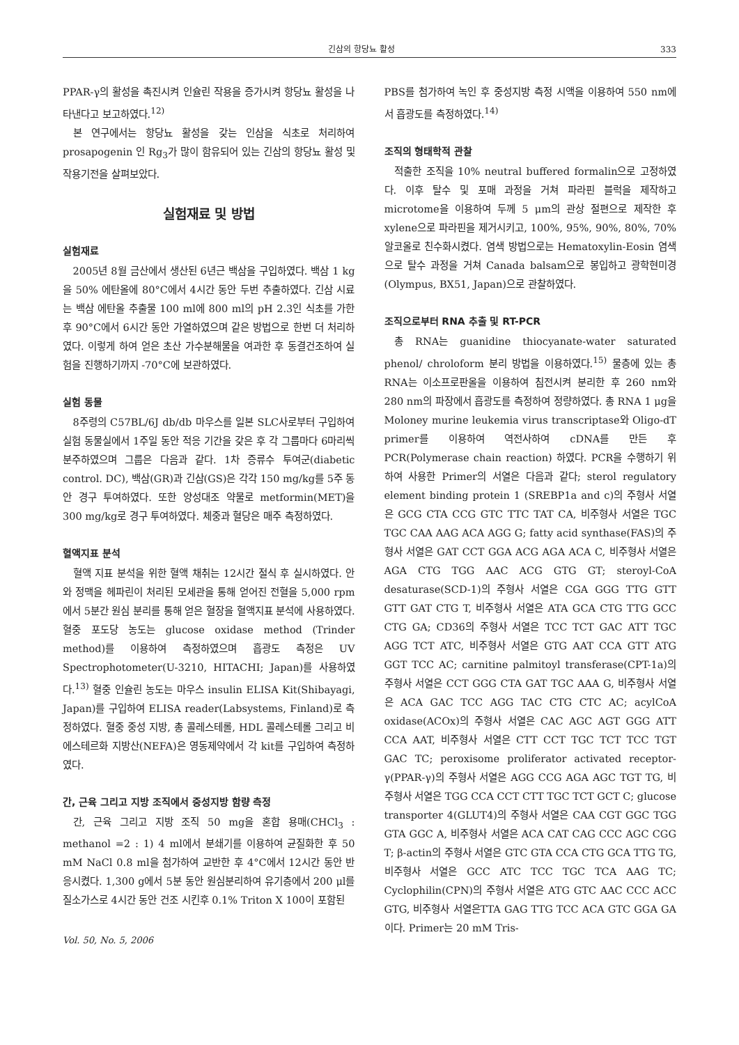긴삼의 항당뇨 활성 333
PPAR-γ의 활성을 촉진시켜 인슐린 작용을 증가시켜 항당뇨 활성을 나타낸다고 보고하였다.<sup>12)</sup>
본 연구에서는 항당뇨 활성을 갖는 인삼을 식초로 처리하여 prosapogenin 인 Rg<sub>3</sub>가 많이 함유되어 있는 긴삼의 항당뇨 활성 및 작용기전을 살펴보았다.
실험재료 및 방법
실험재료
2005년 8월 금산에서 생산된 6년근 백삼을 구입하였다. 백삼 1 kg을 50% 에탄올에 80°C에서 4시간 동안 두번 추출하였다. 긴삼 시료는 백삼 에탄올 추출물 100 ml에 800 ml의 pH 2.3인 식초를 가한 후 90°C에서 6시간 동안 가열하였으며 같은 방법으로 한번 더 처리하였다. 이렇게 하여 얻은 초산 가수분해물을 여과한 후 동결건조하여 실험을 진행하기까지 -70°C에 보관하였다.
실험 동물
8주령의 C57BL/6J db/db 마우스를 일본 SLC사로부터 구입하여 실험 동물실에서 1주일 동안 적응 기간을 갖은 후 각 그룹마다 6마리씩 분주하였으며 그룹은 다음과 같다. 1차 증류수 투여군(diabetic control. DC), 백삼(GR)과 긴삼(GS)은 각각 150 mg/kg를 5주 동안 경구 투여하였다. 또한 양성대조 약물로 metformin(MET)을 300 mg/kg로 경구 투여하였다. 체중과 혈당은 매주 측정하였다.
혈액지표 분석
혈액 지표 분석을 위한 혈액 채취는 12시간 절식 후 실시하였다. 안와 정맥을 헤파린이 처리된 모세관을 통해 얻어진 전혈을 5,000 rpm에서 5분간 원심 분리를 통해 얻은 혈장을 혈액지표 분석에 사용하였다. 혈중 포도당 농도는 glucose oxidase method (Trinder method)를 이용하여 측정하였으며 흡광도 측정은 UV Spectrophotometer(U-3210, HITACHI; Japan)를 사용하였다.<sup>13)</sup> 혈중 인슐린 농도는 마우스 insulin ELISA Kit(Shibayagi, Japan)를 구입하여 ELISA reader(Labsystems, Finland)로 측정하였다. 혈중 중성 지방, 총 콜레스테롤, HDL 콜레스테롤 그리고 비에스테르화 지방산(NEFA)은 영동제약에서 각 kit를 구입하여 측정하였다.
간, 근육 그리고 지방 조직에서 중성지방 함량 측정
간, 근육 그리고 지방 조직 50 mg을 혼합 용매(CHCl<sub>3</sub> : methanol =2 : 1) 4 ml에서 분쇄기를 이용하여 균질화한 후 50 mM NaCl 0.8 ml을 첨가하여 교반한 후 4°C에서 12시간 동안 반응시켰다. 1,300 g에서 5분 동안 원심분리하여 유기층에서 200 μl를 질소가스로 4시간 동안 건조 시킨후 0.1% Triton X 100이 포함된
Vol. 50, No. 5, 2006
PBS를 첨가하여 녹인 후 중성지방 측정 시액을 이용하여 550 nm에서 흡광도를 측정하였다.<sup>14)</sup>
조직의 형태학적 관찰
적출한 조직을 10% neutral buffered formalin으로 고정하였다. 이후 탈수 및 포매 과정을 거쳐 파라핀 블럭을 제작하고 microtome을 이용하여 두께 5 μm의 관상 절편으로 제작한 후 xylene으로 파라핀을 제거시키고, 100%, 95%, 90%, 80%, 70% 알코올로 친수화시켰다. 염색 방법으로는 Hematoxylin-Eosin 염색으로 탈수 과정을 거쳐 Canada balsam으로 봉입하고 광학현미경(Olympus, BX51, Japan)으로 관찰하였다.
조직으로부터 RNA 추출 및 RT-PCR
총 RNA는 guanidine thiocyanate-water saturated phenol/ chroloform 분리 방법을 이용하였다.<sup>15)</sup> 물층에 있는 총 RNA는 이소프로판올을 이용하여 침전시켜 분리한 후 260 nm와 280 nm의 파장에서 흡광도를 측정하여 정량하였다. 총 RNA 1 μg을 Moloney murine leukemia virus transcriptase와 Oligo-dT primer를 이용하여 역전사하여 cDNA를 만든 후 PCR(Polymerase chain reaction) 하였다. PCR을 수행하기 위하여 사용한 Primer의 서열은 다음과 같다; sterol regulatory element binding protein 1 (SREBP1a and c)의 주형사 서열은 GCG CTA CCG GTC TTC TAT CA, 비주형사 서열은 TGC TGC CAA AAG ACA AGG G; fatty acid synthase(FAS)의 주형사 서열은 GAT CCT GGA ACG AGA ACA C, 비주형사 서열은 AGA CTG TGG AAC ACG GTG GT; steroyl-CoA desaturase(SCD-1)의 주형사 서열은 CGA GGG TTG GTT GTT GAT CTG T, 비주형사 서열은 ATA GCA CTG TTG GCC CTG GA; CD36의 주형사 서열은 TCC TCT GAC ATT TGC AGG TCT ATC, 비주형사 서열은 GTG AAT CCA GTT ATG GGT TCC AC; carnitine palmitoyl transferase(CPT-1a)의 주형사 서열은 CCT GGG CTA GAT TGC AAA G, 비주형사 서열은 ACA GAC TCC AGG TAC CTG CTC AC; acylCoA oxidase(ACOx)의 주형사 서열은 CAC AGC AGT GGG ATT CCA AAT, 비주형사 서열은 CTT CCT TGC TCT TCC TGT GAC TC; peroxisome proliferator activated receptor-γ(PPAR-γ)의 주형사 서열은 AGG CCG AGA AGC TGT TG, 비주형사 서열은 TGG CCA CCT CTT TGC TCT GCT C; glucose transporter 4(GLUT4)의 주형사 서열은 CAA CGT GGC TGG GTA GGC A, 비주형사 서열은 ACA CAT CAG CCC AGC CGG T; β-actin의 주형사 서열은 GTC GTA CCA CTG GCA TTG TG, 비주형사 서열은 GCC ATC TCC TGC TCA AAG TC; Cyclophilin(CPN)의 주형사 서열은 ATG GTC AAC CCC ACC GTG, 비주형사 서열은TTA GAG TTG TCC ACA GTC GGA GA이다. Primer는 20 mM Tris-